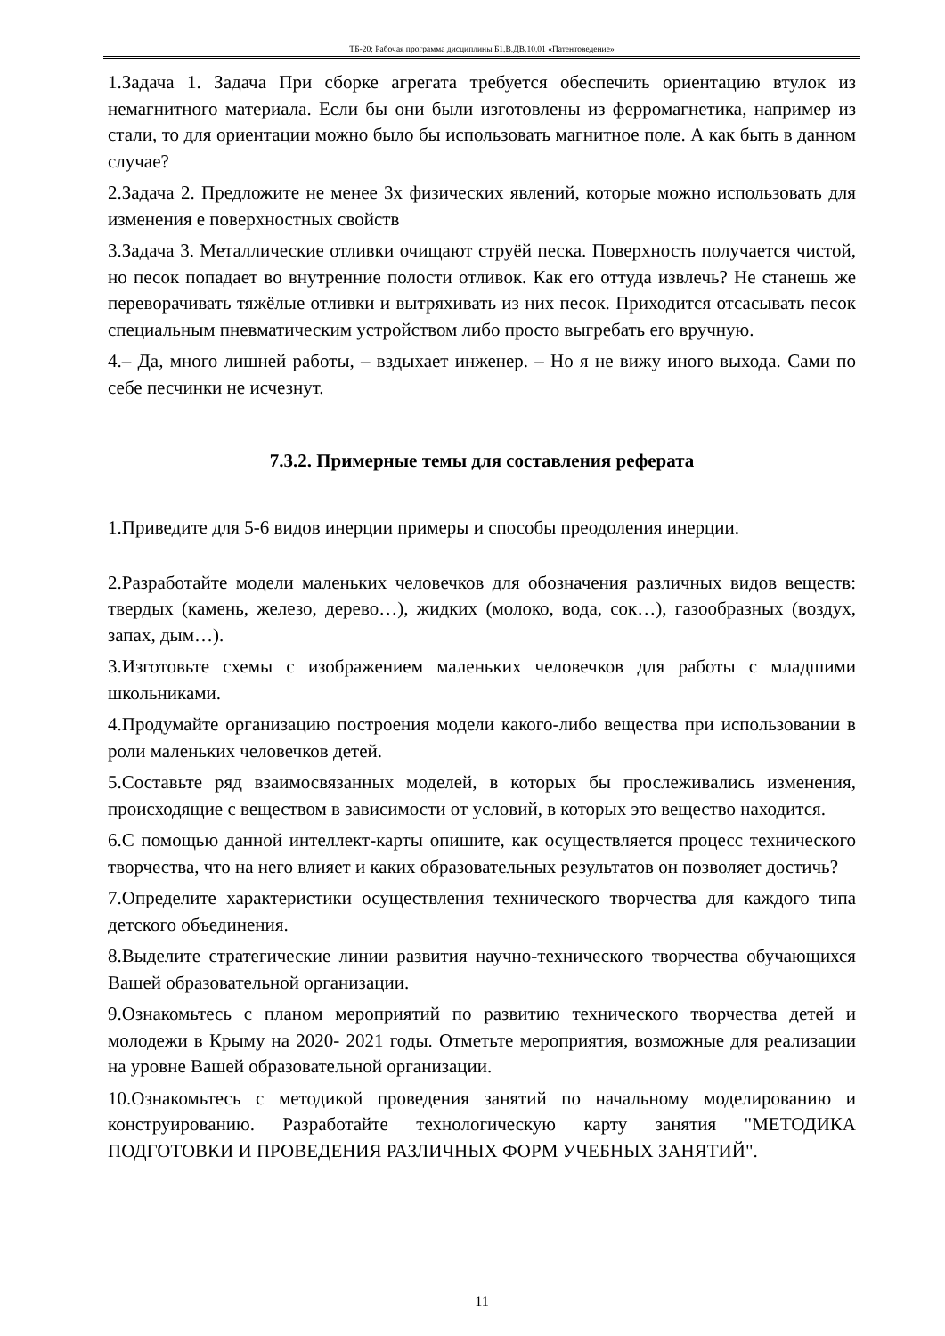ТБ-20: Рабочая программа дисциплины Б1.В.ДВ.10.01 «Патентоведение»
1.Задача 1. Задача При сборке агрегата требуется обеспечить ориентацию втулок из немагнитного материала. Если бы они были изготовлены из ферромагнетика, например из стали, то для ориентации можно было бы использовать магнитное поле. А как быть в данном случае?
2.Задача 2. Предложите не менее 3х физических явлений, которые можно использовать для изменения е поверхностных свойств
3.Задача 3. Металлические отливки очищают струёй песка. Поверхность получается чистой, но песок попадает во внутренние полости отливок. Как его оттуда извлечь? Не станешь же переворачивать тяжёлые отливки и вытряхивать из них песок. Приходится отсасывать песок специальным пневматическим устройством либо просто выгребать его вручную.
4.– Да, много лишней работы, – вздыхает инженер. – Но я не вижу иного выхода. Сами по себе песчинки не исчезнут.
7.3.2. Примерные темы для составления реферата
1.Приведите для 5-6 видов инерции примеры и способы преодоления инерции.
2.Разработайте модели маленьких человечков для обозначения различных видов веществ: твердых (камень, железо, дерево…), жидких (молоко, вода, сок…), газообразных (воздух, запах, дым…).
3.Изготовьте схемы с изображением маленьких человечков для работы с младшими школьниками.
4.Продумайте организацию построения модели какого-либо вещества при использовании в роли маленьких человечков детей.
5.Составьте ряд взаимосвязанных моделей, в которых бы прослеживались изменения, происходящие с веществом в зависимости от условий, в которых это вещество находится.
6.С помощью данной интеллект-карты опишите, как осуществляется процесс технического творчества, что на него влияет и каких образовательных результатов он позволяет достичь?
7.Определите характеристики осуществления технического творчества для каждого типа детского объединения.
8.Выделите стратегические линии развития научно-технического творчества обучающихся Вашей образовательной организации.
9.Ознакомьтесь с планом мероприятий по развитию технического творчества детей и молодежи в Крыму на 2020- 2021 годы. Отметьте мероприятия, возможные для реализации на уровне Вашей образовательной организации.
10.Ознакомьтесь с методикой проведения занятий по начальному моделированию и конструированию. Разработайте технологическую карту занятия "МЕТОДИКА ПОДГОТОВКИ И ПРОВЕДЕНИЯ РАЗЛИЧНЫХ ФОРМ УЧЕБНЫХ ЗАНЯТИЙ".
11